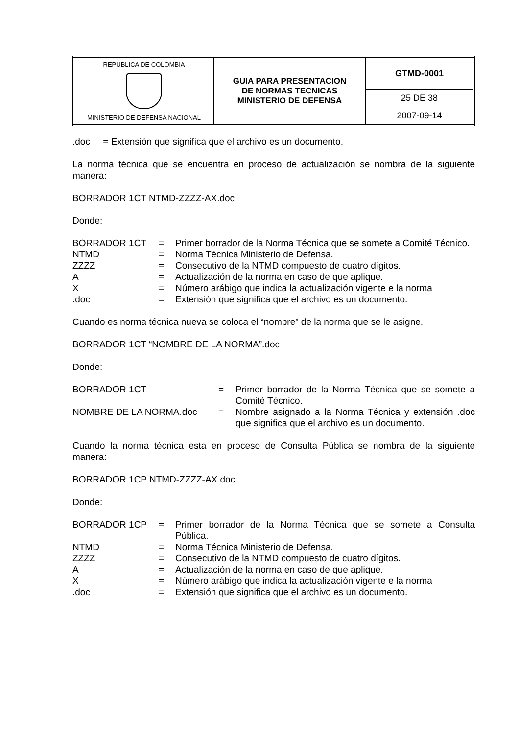| REPUBLICA DE COLOMBIA MINISTERIO DE DEFENSA NACIONAL | GUIA PARA PRESENTACION DE NORMAS TECNICAS MINISTERIO DE DEFENSA | GTMD-0001 |
| | | 25 DE 38 |
| | | 2007-09-14 |
.doc = Extensión que significa que el archivo es un documento.
La norma técnica que se encuentra en proceso de actualización se nombra de la siguiente manera:
BORRADOR 1CT NTMD-ZZZZ-AX.doc
Donde:
| BORRADOR 1CT | = | Primer borrador de la Norma Técnica que se somete a Comité Técnico. |
| NTMD | = | Norma Técnica Ministerio de Defensa. |
| ZZZZ | = | Consecutivo de la NTMD compuesto de cuatro dígitos. |
| A | = | Actualización de la norma en caso de que aplique. |
| X | = | Número arábigo que indica la actualización vigente e la norma |
| .doc | = | Extensión que significa que el archivo es un documento. |
Cuando es norma técnica nueva se coloca el “nombre” de la norma que se le asigne.
BORRADOR 1CT “NOMBRE DE LA NORMA”.doc
Donde:
| BORRADOR 1CT | = | Primer borrador de la Norma Técnica que se somete a Comité Técnico. |
| NOMBRE DE LA NORMA.doc | = | Nombre asignado a la Norma Técnica y extensión .doc que significa que el archivo es un documento. |
Cuando la norma técnica esta en proceso de Consulta Pública se nombra de la siguiente manera:
BORRADOR 1CP NTMD-ZZZZ-AX.doc
Donde:
| BORRADOR 1CP | = | Primer borrador de la Norma Técnica que se somete a Consulta Pública. |
| NTMD | = | Norma Técnica Ministerio de Defensa. |
| ZZZZ | = | Consecutivo de la NTMD compuesto de cuatro dígitos. |
| A | = | Actualización de la norma en caso de que aplique. |
| X | = | Número arábigo que indica la actualización vigente e la norma |
| .doc | = | Extensión que significa que el archivo es un documento. |